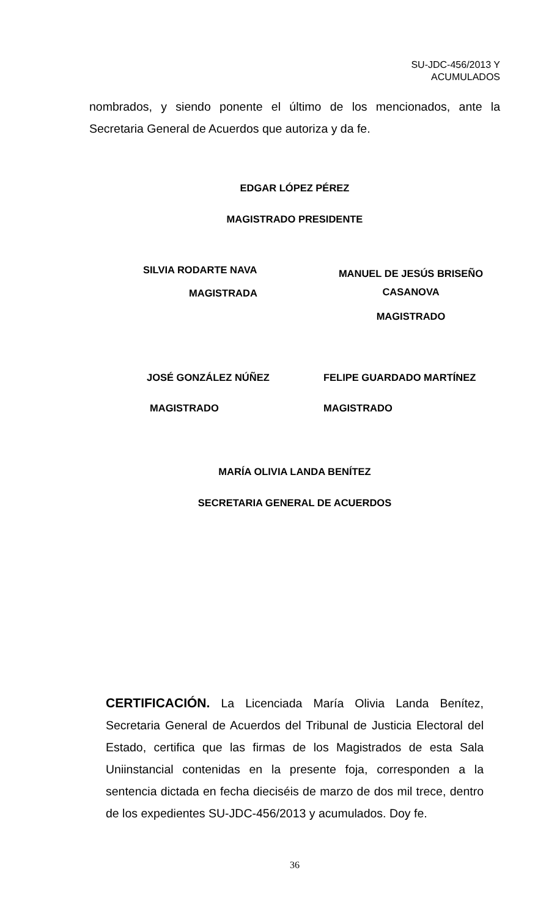SU-JDC-456/2013 Y
ACUMULADOS
nombrados, y siendo ponente el último de los mencionados, ante la Secretaria General de Acuerdos que autoriza y da fe.
EDGAR LÓPEZ PÉREZ
MAGISTRADO PRESIDENTE
SILVIA RODARTE NAVA
MAGISTRADA
MANUEL DE JESÚS BRISEÑO
CASANOVA
MAGISTRADO
JOSÉ GONZÁLEZ NÚÑEZ
MAGISTRADO
FELIPE GUARDADO MARTÍNEZ
MAGISTRADO
MARÍA OLIVIA LANDA BENÍTEZ
SECRETARIA GENERAL DE ACUERDOS
CERTIFICACIÓN. La Licenciada María Olivia Landa Benítez, Secretaria General de Acuerdos del Tribunal de Justicia Electoral del Estado, certifica que las firmas de los Magistrados de esta Sala Uniinstancial contenidas en la presente foja, corresponden a la sentencia dictada en fecha dieciséis de marzo de dos mil trece, dentro de los expedientes SU-JDC-456/2013 y acumulados. Doy fe.
36